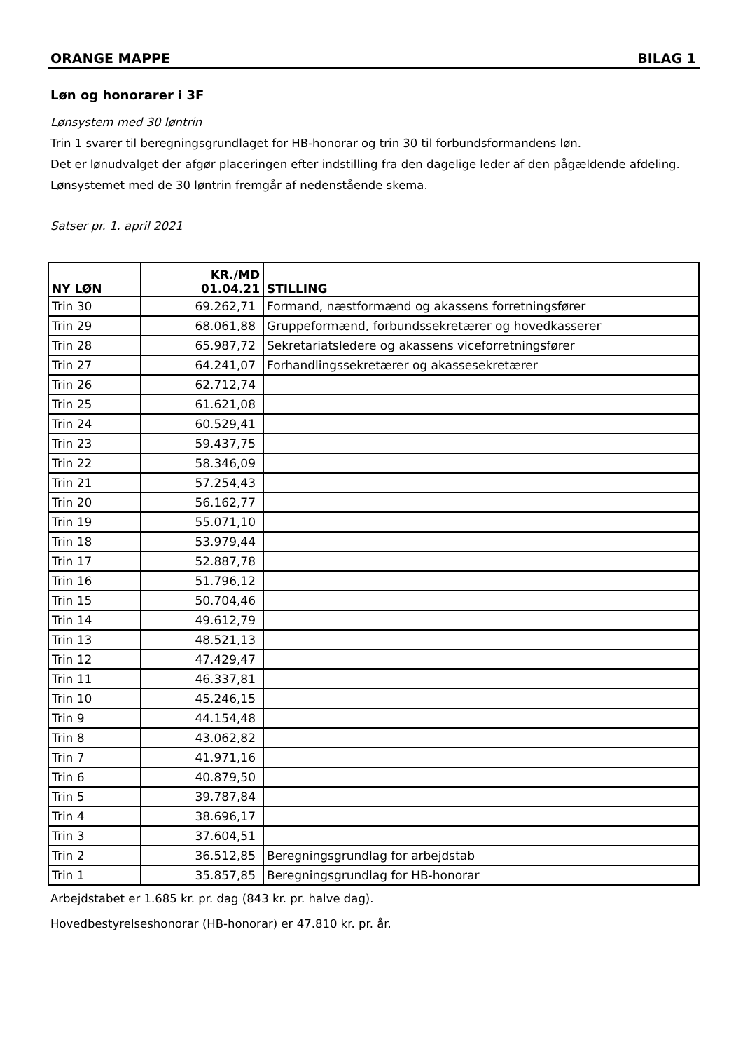ORANGE MAPPE BILAG 1
Løn og honorarer i 3F
Lønsystem med 30 løntrin
Trin 1 svarer til beregningsgrundlaget for HB-honorar og trin 30 til forbundsformandens løn.
Det er lønudvalget der afgør placeringen efter indstilling fra den dagelige leder af den pågældende afdeling. Lønsystemet med de 30 løntrin fremgår af nedenstående skema.
Satser pr. 1. april 2021
| NY LØN | KR./MD 01.04.21 | STILLING |
| --- | --- | --- |
| Trin 30 | 69.262,71 | Formand, næstformænd og akassens forretningsfører |
| Trin 29 | 68.061,88 | Gruppeformænd, forbundssekretærer og hovedkasserer |
| Trin 28 | 65.987,72 | Sekretariatsledere og akassens viceforretningsfører |
| Trin 27 | 64.241,07 | Forhandlingssekretærer og akassesekretærer |
| Trin 26 | 62.712,74 | |
| Trin 25 | 61.621,08 | |
| Trin 24 | 60.529,41 | |
| Trin 23 | 59.437,75 | |
| Trin 22 | 58.346,09 | |
| Trin 21 | 57.254,43 | |
| Trin 20 | 56.162,77 | |
| Trin 19 | 55.071,10 | |
| Trin 18 | 53.979,44 | |
| Trin 17 | 52.887,78 | |
| Trin 16 | 51.796,12 | |
| Trin 15 | 50.704,46 | |
| Trin 14 | 49.612,79 | |
| Trin 13 | 48.521,13 | |
| Trin 12 | 47.429,47 | |
| Trin 11 | 46.337,81 | |
| Trin 10 | 45.246,15 | |
| Trin 9 | 44.154,48 | |
| Trin 8 | 43.062,82 | |
| Trin 7 | 41.971,16 | |
| Trin 6 | 40.879,50 | |
| Trin 5 | 39.787,84 | |
| Trin 4 | 38.696,17 | |
| Trin 3 | 37.604,51 | |
| Trin 2 | 36.512,85 | Beregningsgrundlag for arbejdstab |
| Trin 1 | 35.857,85 | Beregningsgrundlag for HB-honorar |
Arbejdstabet er 1.685 kr. pr. dag (843 kr. pr. halve dag).
Hovedbestyrelseshonorar (HB-honorar) er 47.810 kr. pr. år.